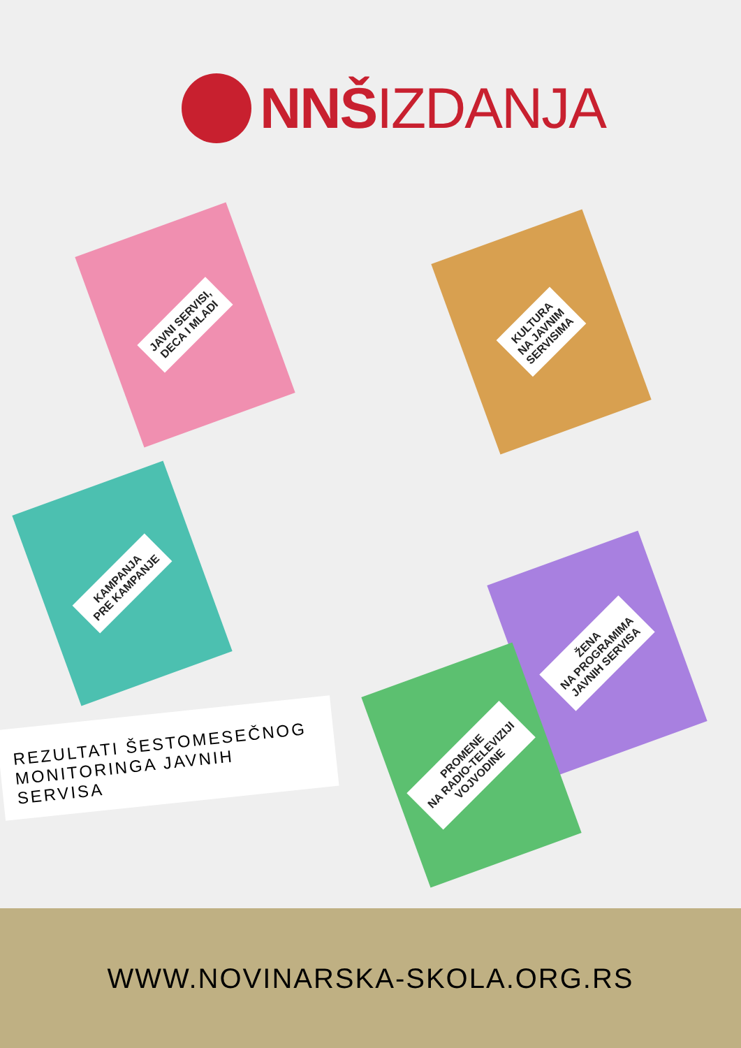NNŠIZDANJA
JAVNI SERVISI,
DECA I MLADI
KULTURA
NA JAVNIM
SERVISIMA
KAMPANJA
PRE KAMPANJE
ŽENA
NA PROGRAMIMA
JAVNIH SERVISA
PROMENE
NA RADIO-TELEVIZIJI
VOJVODINE
REZULTATI ŠESTOMESEČNOG MONITORINGA JAVNIH SERVISA
WWW.NOVINARSKA-SKOLA.ORG.RS